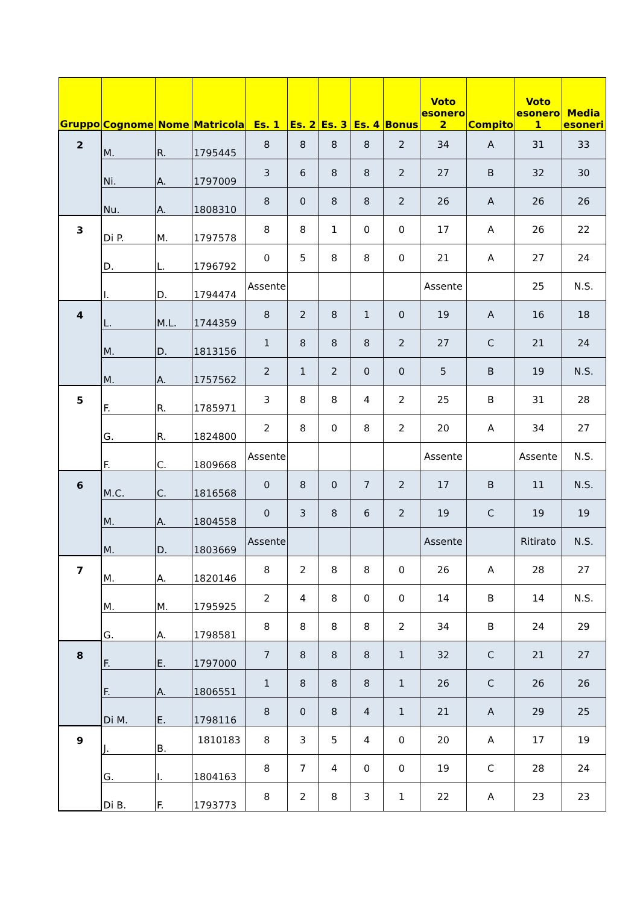| Gruppo | Cognome | Nome | Matricola | Es. 1 | Es. 2 | Es. 3 | Es. 4 | Bonus | Voto esonero 2 | Compito | Voto esonero 1 | Media esoneri |
| --- | --- | --- | --- | --- | --- | --- | --- | --- | --- | --- | --- | --- |
| 2 | M. | R. | 1795445 | 8 | 8 | 8 | 8 | 2 | 34 | A | 31 | 33 |
| | Ni. | A. | 1797009 | 3 | 6 | 8 | 8 | 2 | 27 | B | 32 | 30 |
| | Nu. | A. | 1808310 | 8 | 0 | 8 | 8 | 2 | 26 | A | 26 | 26 |
| 3 | Di P. | M. | 1797578 | 8 | 8 | 1 | 0 | 0 | 17 | A | 26 | 22 |
| | D. | L. | 1796792 | 0 | 5 | 8 | 8 | 0 | 21 | A | 27 | 24 |
| | I. | D. | 1794474 | Assente | | | | | Assente | | 25 | N.S. |
| 4 | L. | M.L. | 1744359 | 8 | 2 | 8 | 1 | 0 | 19 | A | 16 | 18 |
| | M. | D. | 1813156 | 1 | 8 | 8 | 8 | 2 | 27 | C | 21 | 24 |
| | M. | A. | 1757562 | 2 | 1 | 2 | 0 | 0 | 5 | B | 19 | N.S. |
| 5 | F. | R. | 1785971 | 3 | 8 | 8 | 4 | 2 | 25 | B | 31 | 28 |
| | G. | R. | 1824800 | 2 | 8 | 0 | 8 | 2 | 20 | A | 34 | 27 |
| | F. | C. | 1809668 | Assente | | | | | Assente | | Assente | N.S. |
| 6 | M.C. | C. | 1816568 | 0 | 8 | 0 | 7 | 2 | 17 | B | 11 | N.S. |
| | M. | A. | 1804558 | 0 | 3 | 8 | 6 | 2 | 19 | C | 19 | 19 |
| | M. | D. | 1803669 | Assente | | | | | Assente | | Ritirato | N.S. |
| 7 | M. | A. | 1820146 | 8 | 2 | 8 | 8 | 0 | 26 | A | 28 | 27 |
| | M. | M. | 1795925 | 2 | 4 | 8 | 0 | 0 | 14 | B | 14 | N.S. |
| | G. | A. | 1798581 | 8 | 8 | 8 | 8 | 2 | 34 | B | 24 | 29 |
| 8 | F. | E. | 1797000 | 7 | 8 | 8 | 8 | 1 | 32 | C | 21 | 27 |
| | F. | A. | 1806551 | 1 | 8 | 8 | 8 | 1 | 26 | C | 26 | 26 |
| | Di M. | E. | 1798116 | 8 | 0 | 8 | 4 | 1 | 21 | A | 29 | 25 |
| 9 | J. | B. | 1810183 | 8 | 3 | 5 | 4 | 0 | 20 | A | 17 | 19 |
| | G. | I. | 1804163 | 8 | 7 | 4 | 0 | 0 | 19 | C | 28 | 24 |
| | Di B. | F. | 1793773 | 8 | 2 | 8 | 3 | 1 | 22 | A | 23 | 23 |